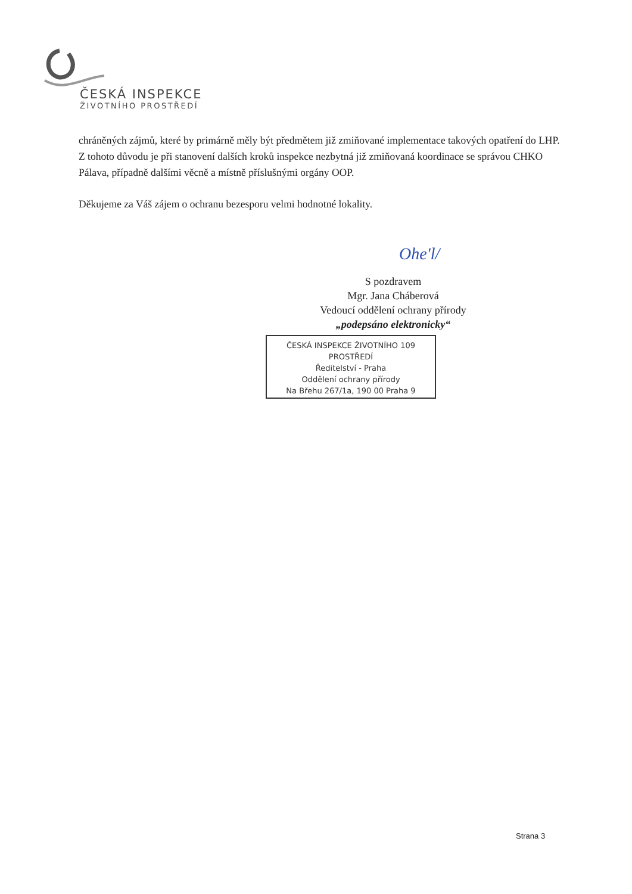ČESKÁ INSPEKCE
ŽIVOTNÍHO PROSTŘEDÍ
chráněných zájmů, které by primárně měly být předmětem již zmiňované implementace takových opatření do LHP. Z tohoto důvodu je při stanovení dalších kroků inspekce nezbytná již zmiňovaná koordinace se správou CHKO Pálava, případně dalšími věcně a místně příslušnými orgány OOP.
Děkujeme za Váš zájem o ochranu bezesporu velmi hodnotné lokality.
Ohe'l/
S pozdravem
Mgr. Jana Cháberová
Vedoucí oddělení ochrany přírody
„podepsáno elektronicky“
ČESKÁ INSPEKCE ŽIVOTNÍHO 109
PROSTŘEDÍ
Ředitelství - Praha
Oddělení ochrany přírody
Na Břehu 267/1a, 190 00 Praha 9
Strana 3